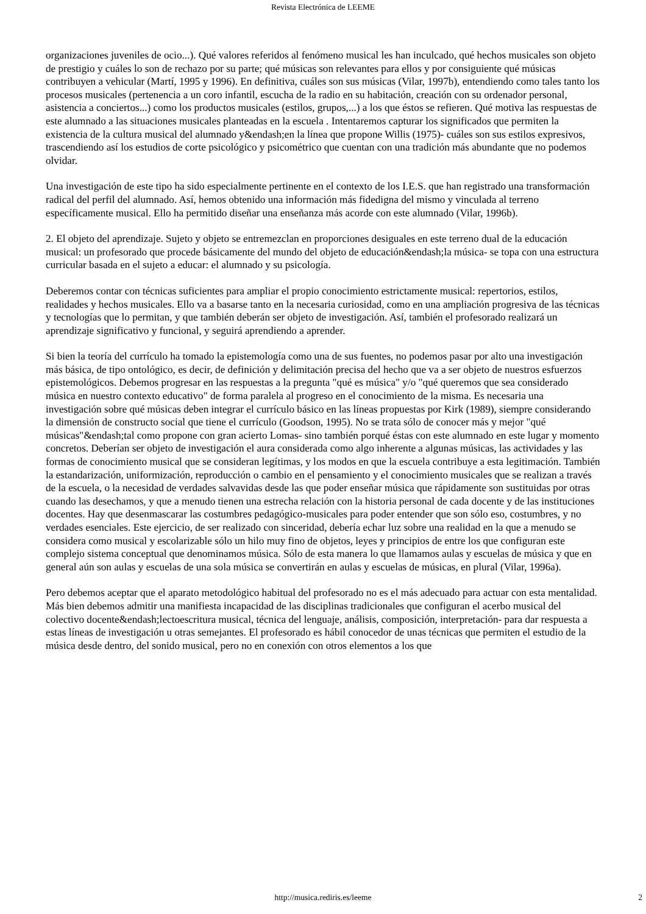Revista Electrónica de LEEME
organizaciones juveniles de ocio...). Qué valores referidos al fenómeno musical les han inculcado, qué hechos musicales son objeto de prestigio y cuáles lo son de rechazo por su parte; qué músicas son relevantes para ellos y por consiguiente qué músicas contribuyen a vehicular (Martí, 1995 y 1996). En definitiva, cuáles son sus músicas (Vilar, 1997b), entendiendo como tales tanto los procesos musicales (pertenencia a un coro infantil, escucha de la radio en su habitación, creación con su ordenador personal, asistencia a conciertos...) como los productos musicales (estilos, grupos,...) a los que éstos se refieren. Qué motiva las respuestas de este alumnado a las situaciones musicales planteadas en la escuela . Intentaremos capturar los significados que permiten la existencia de la cultura musical del alumnado y&endash;en la línea que propone Willis (1975)- cuáles son sus estilos expresivos, trascendiendo así los estudios de corte psicológico y psicométrico que cuentan con una tradición más abundante que no podemos olvidar.
Una investigación de este tipo ha sido especialmente pertinente en el contexto de los I.E.S. que han registrado una transformación radical del perfil del alumnado. Así, hemos obtenido una información más fidedigna del mismo y vinculada al terreno específicamente musical. Ello ha permitido diseñar una enseñanza más acorde con este alumnado (Vilar, 1996b).
2. El objeto del aprendizaje. Sujeto y objeto se entremezclan en proporciones desiguales en este terreno dual de la educación musical: un profesorado que procede básicamente del mundo del objeto de educación&endash;la música- se topa con una estructura curricular basada en el sujeto a educar: el alumnado y su psicología.
Deberemos contar con técnicas suficientes para ampliar el propio conocimiento estrictamente musical: repertorios, estilos, realidades y hechos musicales. Ello va a basarse tanto en la necesaria curiosidad, como en una ampliación progresiva de las técnicas y tecnologías que lo permitan, y que también deberán ser objeto de investigación. Así, también el profesorado realizará un aprendizaje significativo y funcional, y seguirá aprendiendo a aprender.
Si bien la teoría del currículo ha tomado la epistemología como una de sus fuentes, no podemos pasar por alto una investigación más básica, de tipo ontológico, es decir, de definición y delimitación precisa del hecho que va a ser objeto de nuestros esfuerzos epistemológicos. Debemos progresar en las respuestas a la pregunta "qué es música" y/o "qué queremos que sea considerado música en nuestro contexto educativo" de forma paralela al progreso en el conocimiento de la misma. Es necesaria una investigación sobre qué músicas deben integrar el currículo básico en las líneas propuestas por Kirk (1989), siempre considerando la dimensión de constructo social que tiene el currículo (Goodson, 1995). No se trata sólo de conocer más y mejor "qué músicas"&endash;tal como propone con gran acierto Lomas- sino también porqué éstas con este alumnado en este lugar y momento concretos. Deberían ser objeto de investigación el aura considerada como algo inherente a algunas músicas, las actividades y las formas de conocimiento musical que se consideran legítimas, y los modos en que la escuela contribuye a esta legitimación. También la estandarización, uniformización, reproducción o cambio en el pensamiento y el conocimiento musicales que se realizan a través de la escuela, o la necesidad de verdades salvavidas desde las que poder enseñar música que rápidamente son sustituidas por otras cuando las desechamos, y que a menudo tienen una estrecha relación con la historia personal de cada docente y de las instituciones docentes. Hay que desenmascarar las costumbres pedagógico-musicales para poder entender que son sólo eso, costumbres, y no verdades esenciales. Este ejercicio, de ser realizado con sinceridad, debería echar luz sobre una realidad en la que a menudo se considera como musical y escolarizable sólo un hilo muy fino de objetos, leyes y principios de entre los que configuran este complejo sistema conceptual que denominamos música. Sólo de esta manera lo que llamamos aulas y escuelas de música y que en general aún son aulas y escuelas de una sola música se convertirán en aulas y escuelas de músicas, en plural (Vilar, 1996a).
Pero debemos aceptar que el aparato metodológico habitual del profesorado no es el más adecuado para actuar con esta mentalidad. Más bien debemos admitir una manifiesta incapacidad de las disciplinas tradicionales que configuran el acerbo musical del colectivo docente&endash;lectoescritura musical, técnica del lenguaje, análisis, composición, interpretación- para dar respuesta a estas líneas de investigación u otras semejantes. El profesorado es hábil conocedor de unas técnicas que permiten el estudio de la música desde dentro, del sonido musical, pero no en conexión con otros elementos a los que
http://musica.rediris.es/leeme
2